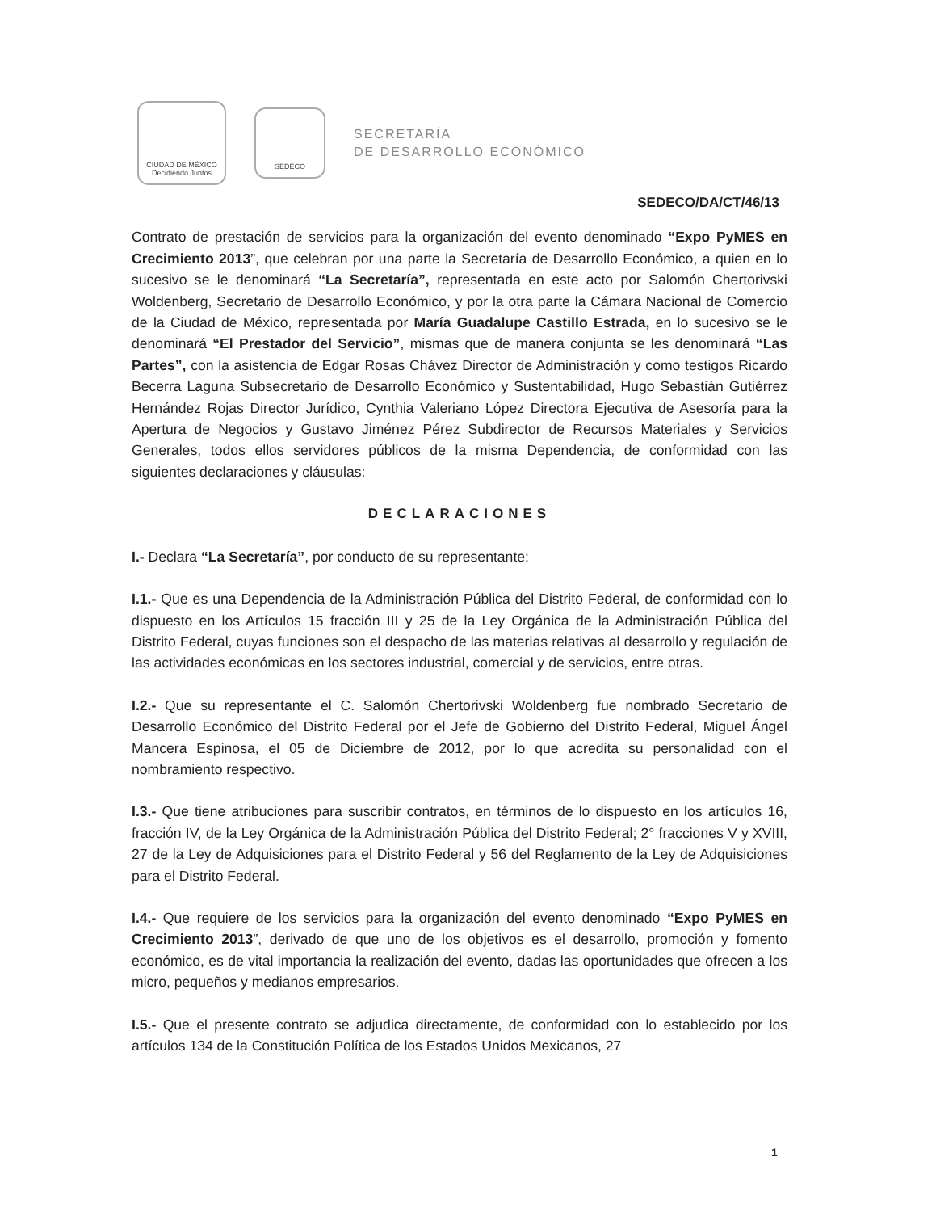CIUDAD DE MÉXICO
Decidiendo Juntos
SEDECO
SECRETARÍA
DE DESARROLLO ECONÓMICO
SEDECO/DA/CT/46/13
Contrato de prestación de servicios para la organización del evento denominado “Expo PyMES en Crecimiento 2013”, que celebran por una parte la Secretaría de Desarrollo Económico, a quien en lo sucesivo se le denominará “La Secretaría”, representada en este acto por Salomón Chertorivski Woldenberg, Secretario de Desarrollo Económico, y por la otra parte la Cámara Nacional de Comercio de la Ciudad de México, representada por María Guadalupe Castillo Estrada, en lo sucesivo se le denominará “El Prestador del Servicio”, mismas que de manera conjunta se les denominará “Las Partes”, con la asistencia de Edgar Rosas Chávez Director de Administración y como testigos Ricardo Becerra Laguna Subsecretario de Desarrollo Económico y Sustentabilidad, Hugo Sebastián Gutiérrez Hernández Rojas Director Jurídico, Cynthia Valeriano López Directora Ejecutiva de Asesoría para la Apertura de Negocios y Gustavo Jiménez Pérez Subdirector de Recursos Materiales y Servicios Generales, todos ellos servidores públicos de la misma Dependencia, de conformidad con las siguientes declaraciones y cláusulas:
DECLARACIONES
I.- Declara “La Secretaría”, por conducto de su representante:
I.1.- Que es una Dependencia de la Administración Pública del Distrito Federal, de conformidad con lo dispuesto en los Artículos 15 fracción III y 25 de la Ley Orgánica de la Administración Pública del Distrito Federal, cuyas funciones son el despacho de las materias relativas al desarrollo y regulación de las actividades económicas en los sectores industrial, comercial y de servicios, entre otras.
I.2.- Que su representante el C. Salomón Chertorivski Woldenberg fue nombrado Secretario de Desarrollo Económico del Distrito Federal por el Jefe de Gobierno del Distrito Federal, Miguel Ángel Mancera Espinosa, el 05 de Diciembre de 2012, por lo que acredita su personalidad con el nombramiento respectivo.
I.3.- Que tiene atribuciones para suscribir contratos, en términos de lo dispuesto en los artículos 16, fracción IV, de la Ley Orgánica de la Administración Pública del Distrito Federal; 2° fracciones V y XVIII, 27 de la Ley de Adquisiciones para el Distrito Federal y 56 del Reglamento de la Ley de Adquisiciones para el Distrito Federal.
I.4.- Que requiere de los servicios para la organización del evento denominado “Expo PyMES en Crecimiento 2013”, derivado de que uno de los objetivos es el desarrollo, promoción y fomento económico, es de vital importancia la realización del evento, dadas las oportunidades que ofrecen a los micro, pequeños y medianos empresarios.
I.5.- Que el presente contrato se adjudica directamente, de conformidad con lo establecido por los artículos 134 de la Constitución Política de los Estados Unidos Mexicanos, 27
1